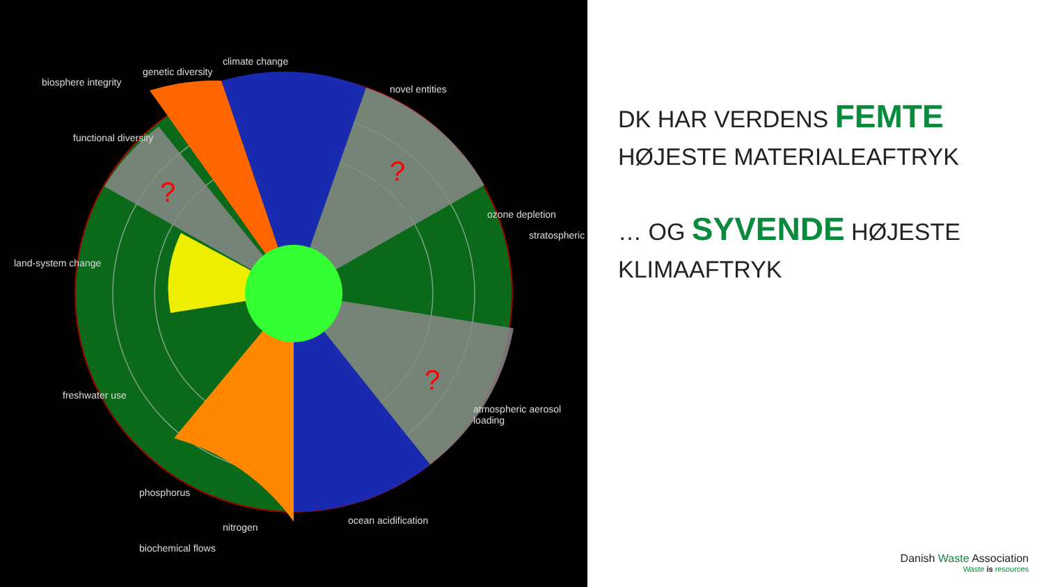?
?
?
biosphere integrity
genetic diversity
functional diversity
climate change
novel entities
ozone depletion
stratospheric
land-system change
atmospheric aerosol loading
freshwater use
phosphorus
nitrogen
biochemical flows
ocean acidification
DK HAR VERDENS FEMTE
HØJESTE MATERIALEAFTRYK
… OG SYVENDE HØJESTE
KLIMAAFTRYK
Danish Waste Association
Waste is resources